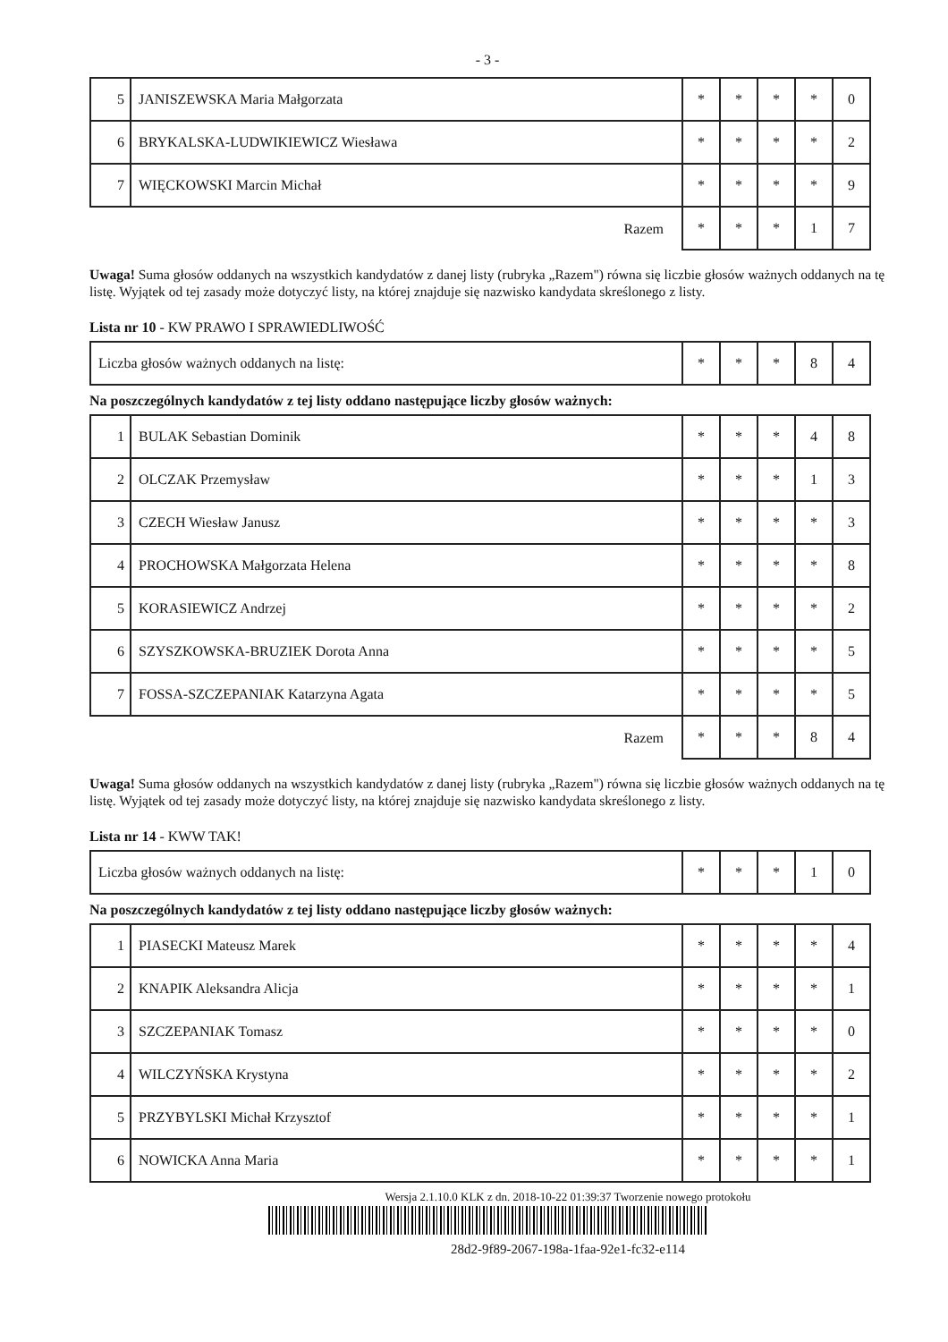- 3 -
| 5 | JANISZEWSKA Maria Małgorzata | * | * | * | * | 0 |
| 6 | BRYKALSKA-LUDWIKIEWICZ Wiesława | * | * | * | * | 2 |
| 7 | WIĘCKOWSKI Marcin Michał | * | * | * | * | 9 |
| Razem | | * | * | * | 1 | 7 |
Uwaga! Suma głosów oddanych na wszystkich kandydatów z danej listy (rubryka „Razem") równa się liczbie głosów ważnych oddanych na tę listę. Wyjątek od tej zasady może dotyczyć listy, na której znajduje się nazwisko kandydata skreślonego z listy.
Lista nr 10 - KW PRAWO I SPRAWIEDLIWOŚĆ
| Liczba głosów ważnych oddanych na listę: | * | * | * | 8 | 4 |
Na poszczególnych kandydatów z tej listy oddano następujące liczby głosów ważnych:
| 1 | BULAK Sebastian Dominik | * | * | * | 4 | 8 |
| 2 | OLCZAK Przemysław | * | * | * | 1 | 3 |
| 3 | CZECH Wiesław Janusz | * | * | * | * | 3 |
| 4 | PROCHOWSKA Małgorzata Helena | * | * | * | * | 8 |
| 5 | KORASIEWICZ Andrzej | * | * | * | * | 2 |
| 6 | SZYSZKOWSKA-BRUZIEK Dorota Anna | * | * | * | * | 5 |
| 7 | FOSSA-SZCZEPANIAK Katarzyna Agata | * | * | * | * | 5 |
| Razem | | * | * | * | 8 | 4 |
Uwaga! Suma głosów oddanych na wszystkich kandydatów z danej listy (rubryka „Razem") równa się liczbie głosów ważnych oddanych na tę listę. Wyjątek od tej zasady może dotyczyć listy, na której znajduje się nazwisko kandydata skreślonego z listy.
Lista nr 14 - KWW TAK!
| Liczba głosów ważnych oddanych na listę: | * | * | * | 1 | 0 |
Na poszczególnych kandydatów z tej listy oddano następujące liczby głosów ważnych:
| 1 | PIASECKI Mateusz Marek | * | * | * | * | 4 |
| 2 | KNAPIK Aleksandra Alicja | * | * | * | * | 1 |
| 3 | SZCZEPANIAK Tomasz | * | * | * | * | 0 |
| 4 | WILCZYŃSKA Krystyna | * | * | * | * | 2 |
| 5 | PRZYBYLSKI Michał Krzysztof | * | * | * | * | 1 |
| 6 | NOWICKA Anna Maria | * | * | * | * | 1 |
Wersja 2.1.10.0 KLK z dn. 2018-10-22 01:39:37 Tworzenie nowego protokołu
28d2-9f89-2067-198a-1faa-92e1-fc32-e114